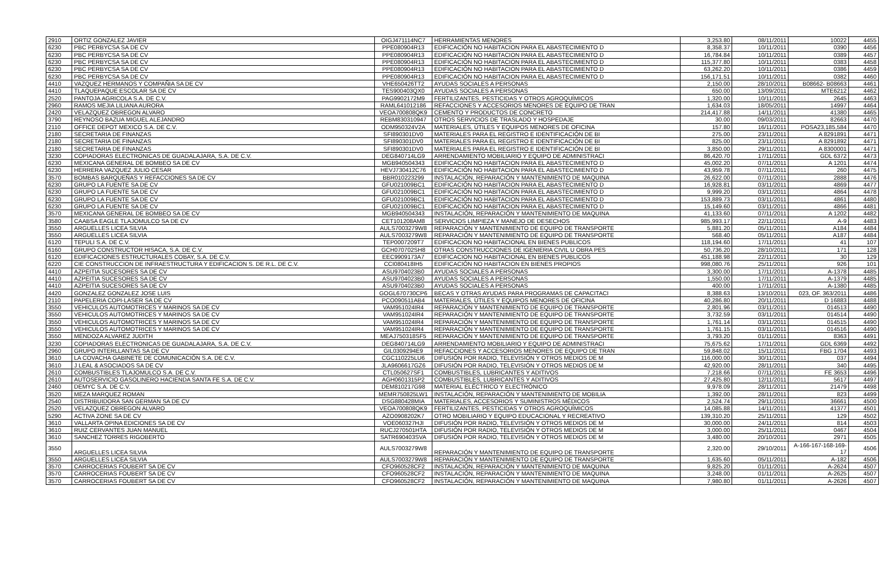| 2910 | ORTIZ GONZALEZ JAVIER | OIGJ471114NC7 | HERRAMIENTAS MENORES | 3,253.80 | 08/11/2011 | 10022 | 4455 |
| 6230 | PBC PERBYCSA SA DE CV | PPE080904R13 | EDIFICACIÓN NO HABITACION PARA EL ABASTECIMIENTO D | 8,358.37 | 10/11/2011 | 0390 | 4456 |
| 6230 | PBC PERBYCSA SA DE CV | PPE080904R13 | EDIFICACIÓN NO HABITACION PARA EL ABASTECIMIENTO D | 16,784.84 | 10/11/2011 | 0389 | 4457 |
| 6230 | PBC PERBYCSA SA DE CV | PPE080904R13 | EDIFICACIÓN NO HABITACION PARA EL ABASTECIMIENTO D | 115,377.80 | 10/11/2011 | 0383 | 4458 |
| 6230 | PBC PERBYCSA SA DE CV | PPE080904R13 | EDIFICACIÓN NO HABITACION PARA EL ABASTECIMIENTO D | 63,262.20 | 10/11/2011 | 0386 | 4459 |
| 6230 | PBC PERBYCSA SA DE CV | PPE080904R13 | EDIFICACIÓN NO HABITACION PARA EL ABASTECIMIENTO D | 156,171.51 | 10/11/2011 | 0382 | 4460 |
| 4410 | VAZQUEZ HERMANOS Y COMPAÑIA SA DE CV | VHE650426TT2 | AYUDAS SOCIALES A PERSONAS | 2,150.00 | 28/10/2011 | B08662- B08663 | 4461 |
| 4410 | TLAQUEPAQUE ESCOLAR SA DE CV | TES900403QX0 | AYUDAS SOCIALES A PERSONAS | 650.00 | 13/09/2011 | MTE6212 | 4462 |
| 2520 | PANTOJA AGRICOLA S.A. DE C.V. | PAG9902172M9 | FERTILIZANTES, PESTICIDAS Y OTROS AGROQUÍMICOS | 1,320.00 | 10/11/2011 | 2645 | 4463 |
| 2960 | RAMOS MEJIA LILIANA AURORA | RAML641012186 | REFACCIONES Y ACCESORIOS MENORES DE EQUIPO DE TRAN | 1,634.03 | 18/05/2011 | 14997 | 4464 |
| 2420 | VELAZQUEZ OBREGON ALVARO | VEOA700808QK9 | CEMENTO Y PRODUCTOS DE CONCRETO | 214,417.88 | 14/11/2011 | 41380 | 4465 |
| 3790 | REYNOSO BAZUA MIGUEL ALEJANDRO | REBM830310947 | OTROS SERVICIOS DE TRASLADO Y HOSPEDAJE | 30.00 | 09/03/2011 | 82663 | 4470 |
| 2110 | OFFICE DEPOT MEXICO S.A. DE C.V. | ODM950324V2A | MATERIALES, ÚTILES Y EQUIPOS MENORES DE OFICINA | 157.80 | 16/11/2011 | POSA23,185,584 | 4470 |
| 2180 | SECRETARIA DE FINANZAS | SFI890301DV0 | MATERIALES PARA EL REGISTRO E IDENTIFICACIÓN DE BI | 275.00 | 23/11/2011 | A 8291891 | 4471 |
| 2180 | SECRETARIA DE FINANZAS | SFI890301DV0 | MATERIALES PARA EL REGISTRO E IDENTIFICACIÓN DE BI | 825.00 | 23/11/2011 | A 8291892 | 4471 |
| 2180 | SECRETARIA DE FINANZAS | SFI890301DV0 | MATERIALES PARA EL REGISTRO E IDENTIFICACIÓN DE BI | 3,850.00 | 29/11/2011 | A 8300001 | 4471 |
| 3230 | COPIADORAS ELECTRONICAS DE GUADALAJARA, S.A. DE C.V. | DEG840714LG9 | ARRENDAMIENTO MOBILIARIO Y EQUIPO DE ADMINISTRACI | 86,420.70 | 17/11/2011 | GDL 6372 | 4473 |
| 6230 | MEXICANA GENERAL DE BOMBEO SA DE CV | MGB940504343 | EDIFICACIÓN NO HABITACION PARA EL ABASTECIMIENTO D | 45,002.20 | 07/11/2011 | A 1201 | 4474 |
| 6230 | HERRERA VAZQUEZ JULIO CESAR | HEVJ730412C76 | EDIFICACIÓN NO HABITACION PARA EL ABASTECIMIENTO D | 43,959.78 | 07/11/2011 | 260 | 4475 |
| 3570 | BOMBAS BARQUEÑAS Y REFACCIONES SA DE CV | BBR010223299 | INSTALACIÓN, REPARACIÓN Y MANTENIMIENTO DE MAQUINA | 26,622.00 | 07/11/2011 | 2888 | 4476 |
| 6230 | GRUPO LA FUENTE SA DE CV | GFU021009BC1 | EDIFICACIÓN NO HABITACION PARA EL ABASTECIMIENTO D | 16,928.81 | 03/11/2011 | 4869 | 4477 |
| 6230 | GRUPO LA FUENTE SA DE CV | GFU021009BC1 | EDIFICACIÓN NO HABITACION PARA EL ABASTECIMIENTO D | 9,999.20 | 03/11/2011 | 4864 | 4478 |
| 6230 | GRUPO LA FUENTE SA DE CV | GFU021009BC1 | EDIFICACIÓN NO HABITACION PARA EL ABASTECIMIENTO D | 153,889.73 | 03/11/2011 | 4861 | 4480 |
| 6230 | GRUPO LA FUENTE SA DE CV | GFU021009BC1 | EDIFICACIÓN NO HABITACION PARA EL ABASTECIMIENTO D | 15,149.60 | 03/11/2011 | 4866 | 4481 |
| 3570 | MEXICANA GENERAL DE BOMBEO SA DE CV | MGB940504343 | INSTALACIÓN, REPARACIÓN Y MANTENIMIENTO DE MAQUINA | 41,133.60 | 07/11/2011 | A 1202 | 4482 |
| 3580 | CAABSA EAGLE TLAJOMULCO SA DE CV | CET101208AM8 | SERVICIOS LIMPIEZA Y MANEJO DE DESECHOS | 985,993.17 | 22/11/2011 | A-9 | 4483 |
| 3550 | ARGUELLES LICEA SILVIA | AULS7003279W8 | REPARACIÓN Y MANTENIMIENTO DE EQUIPO DE TRANSPORTE | 5,881.20 | 05/11/2011 | A184 | 4484 |
| 3550 | ARGUELLES LICEA SILVIA | AULS7003279W8 | REPARACIÓN Y MANTENIMIENTO DE EQUIPO DE TRANSPORTE | 568.40 | 05/11/2011 | A187 | 4484 |
| 6120 | TEPULI S.A. DE C.V. | TEP0007209T7 | EDIFICACION NO HABITACIONAL EN BIENES PUBLICOS | 118,194.60 | 17/11/2011 | 41 | 107 |
| 6160 | GRUPO CONSTRUCTOR HISACA, S.A. DE C.V. | GCH070702SH8 | OTRAS CONSTRUCCIONES DE IGENIERIA CIVIL U OBRA PES | 50,736.20 | 28/10/2011 | 171 | 128 |
| 6120 | EDIFICACIONES ESTRUCTURALES COBAY, S.A. DE C.V. | EEC9909173A7 | EDIFICACION NO HABITACIONAL EN BIENES PUBLICOS | 451,188.98 | 22/11/2011 | 30 | 129 |
| 6220 | CIE CONSTRUCCION DE INFRAESTRUCTURA Y EDIFICACION S. DE R.L. DE C.V. | CCI080418IH5 | EDIFICACIÓN NO HABITACION EN BIENES PROPIOS | 998,080.76 | 25/11/2011 | 926 | 101 |
| 4410 | AZPEITIA SUCESORES SA DE CV | ASU9704023B0 | AYUDAS SOCIALES A PERSONAS | 3,300.00 | 17/11/2011 | A-1378 | 4485 |
| 4410 | AZPEITIA SUCESORES SA DE CV | ASU9704023B0 | AYUDAS SOCIALES A PERSONAS | 1,550.00 | 17/11/2011 | A-1379 | 4485 |
| 4410 | AZPEITIA SUCESORES SA DE CV | ASU9704023B0 | AYUDAS SOCIALES A PERSONAS | 400.00 | 17/11/2011 | A-1380 | 4485 |
| 4420 | GONZALEZ GONZALEZ JOSE LUIS | GOGL670730CP6 | BECAS Y OTRAS AYUDAS PARA PROGRAMAS DE CAPACITACI | 8,388.63 | 13/10/2011 | 023, OF. 363/2011 | 4486 |
| 2110 | PAPELERIA COPI-LASER SA DE CV | PCO090511AB4 | MATERIALES, ÚTILES Y EQUIPOS MENORES DE OFICINA | 40,286.80 | 20/11/2011 | D 16883 | 4488 |
| 3550 | VEHICULOS AUTOMOTRICES Y MARINOS SA DE CV | VAM951024IR4 | REPARACIÓN Y MANTENIMIENTO DE EQUIPO DE TRANSPORTE | 2,801.96 | 03/11/2011 | 014513 | 4490 |
| 3550 | VEHICULOS AUTOMOTRICES Y MARINOS SA DE CV | VAM951024IR4 | REPARACIÓN Y MANTENIMIENTO DE EQUIPO DE TRANSPORTE | 3,732.59 | 03/11/2011 | 014514 | 4490 |
| 3550 | VEHICULOS AUTOMOTRICES Y MARINOS SA DE CV | VAM951024IR4 | REPARACIÓN Y MANTENIMIENTO DE EQUIPO DE TRANSPORTE | 1,761.14 | 03/11/2011 | 014515 | 4490 |
| 3550 | VEHICULOS AUTOMOTRICES Y MARINOS SA DE CV | VAM951024IR4 | REPARACIÓN Y MANTENIMIENTO DE EQUIPO DE TRANSPORTE | 1,761.15 | 03/11/2011 | 014516 | 4490 |
| 3550 | MENDOZA ALVAREZ JUDITH | MEAJ750318SF5 | REPARACIÓN Y MANTENIMIENTO DE EQUIPO DE TRANSPORTE | 3,793.20 | 01/11/2011 | 8363 | 4491 |
| 3230 | COPIADORAS ELECTRONICAS DE GUADALAJARA, S.A. DE C.V. | DEG840714LG9 | ARRENDAMIENTO MOBILIARIO Y EQUIPO DE ADMINISTRACI | 75,675.62 | 17/11/2011 | GDL 6369 | 4492 |
| 2960 | GRUPO INTERLLANTAS SA DE CV | GIL0309294E9 | REFACCIONES Y ACCESORIOS MENORES DE EQUIPO DE TRAN | 59,848.02 | 15/11/2011 | FBG 1704 | 4493 |
| 3610 | LA COVACHA GABINETE DE COMUNICACIÓN S.A. DE C.V. | CGC110225LU6 | DIFUSIÓN POR RADIO, TELEVISIÓN Y OTROS MEDIOS DE M | 116,000.00 | 30/11/2011 | 037 | 4494 |
| 3610 | J LEAL & ASOCIADOS SA DE CV | JLA9606617GZ6 | DIFUSIÓN POR RADIO, TELEVISIÓN Y OTROS MEDIOS DE M | 42,920.00 | 28/11/2011 | 340 | 4495 |
| 2610 | COMBUSTIBLES TLAJOMULCO S.A. DE C.V. | CTL050627SF1 | COMBUSTIBLES, LUBRICANTES Y ADITIVOS | 7,218.66 | 07/11/2011 | FE 3653 | 4496 |
| 2610 | AUTOSERVICIO GASOLINERO HACIENDA SANTA FE S.A. DE C.V. | AGH0601315P2 | COMBUSTIBLES, LUBRICANTES Y ADITIVOS | 27,425.80 | 12/11/2011 | 5617 | 4497 |
| 2460 | DEMYC S.A. DE C.V. | DEM810217G98 | MATERIAL ELÉCTRICO Y ELECTRÓNICO | 9,978.09 | 28/11/2011 | 21479 | 4498 |
| 3520 | MEZA MARQUEZ ROMAN | MEMR750825LW1 | INSTALACIÓN, REPARACIÓN Y MANTENIMIENTO DE MOBILIA | 1,392.00 | 28/11/2011 | 823 | 4499 |
| 2540 | DISTRIBUIDORA SAN GERMAN SA DE CV | DSG880428MIA | MATERIALES, ACCESORIOS Y SUMINISTROS MÉDICOS | 2,524.74 | 29/11/2011 | 36661 | 4500 |
| 2520 | VELAZQUEZ OBREGON ALVARO | VEOA700808QK9 | FERTILIZANTES, PESTICIDAS Y OTROS AGROQUÍMICOS | 14,085.88 | 14/11/2011 | 41377 | 4501 |
| 5290 | ACTIVA ZONE SA DE CV | AZO0908202K7 | OTRO MOBILIARIO Y EQUIPO EDUCACIONAL Y RECREATIVO | 139,310.20 | 25/11/2011 | 129 | 4502 |
| 3610 | VALLARTA OPINA EDICIONES SA DE CV | VOE060327HJI | DIFUSIÓN POR RADIO, TELEVISIÓN Y OTROS MEDIOS DE M | 30,000.00 | 24/11/2011 | 814 | 4503 |
| 3610 | RUIZ CERVANTES JUAN MANUEL | RUCJ270501HTA | DIFUSIÓN POR RADIO, TELEVISIÓN Y OTROS MEDIOS DE M | 3,000.00 | 25/11/2011 | 0467 | 4504 |
| 3610 | SANCHEZ TORRES RIGOBERTO | SATR690403SVA | DIFUSIÓN POR RADIO, TELEVISIÓN Y OTROS MEDIOS DE M | 3,480.00 | 20/10/2011 | 2971 | 4505 |
| 3550 | ARGUELLES LICEA SILVIA | AULS7003279W8 | REPARACIÓN Y MANTENIMIENTO DE EQUIPO DE TRANSPORTE | 2,320.00 | 29/10/2011 | A-166-167-168-169-17 | 4506 |
| 3550 | ARGUELLES LICEA SILVIA | AULS7003279W8 | REPARACIÓN Y MANTENIMIENTO DE EQUIPO DE TRANSPORTE | 1,635.60 | 05/11/2011 | A-182 | 4506 |
| 3570 | CARROCERIAS FOUBERT SA DE CV | CFO960528CF2 | INSTALACIÓN, REPARACIÓN Y MANTENIMIENTO DE MAQUINA | 9,825.20 | 01/11/2011 | A-2624 | 4507 |
| 3570 | CARROCERIAS FOUBERT SA DE CV | CFO960528CF2 | INSTALACIÓN, REPARACIÓN Y MANTENIMIENTO DE MAQUINA | 3,248.00 | 01/11/2011 | A-2625 | 4507 |
| 3570 | CARROCERIAS FOUBERT SA DE CV | CFO960528CF2 | INSTALACIÓN, REPARACIÓN Y MANTENIMIENTO DE MAQUINA | 7,980.80 | 01/11/2011 | A-2626 | 4507 |